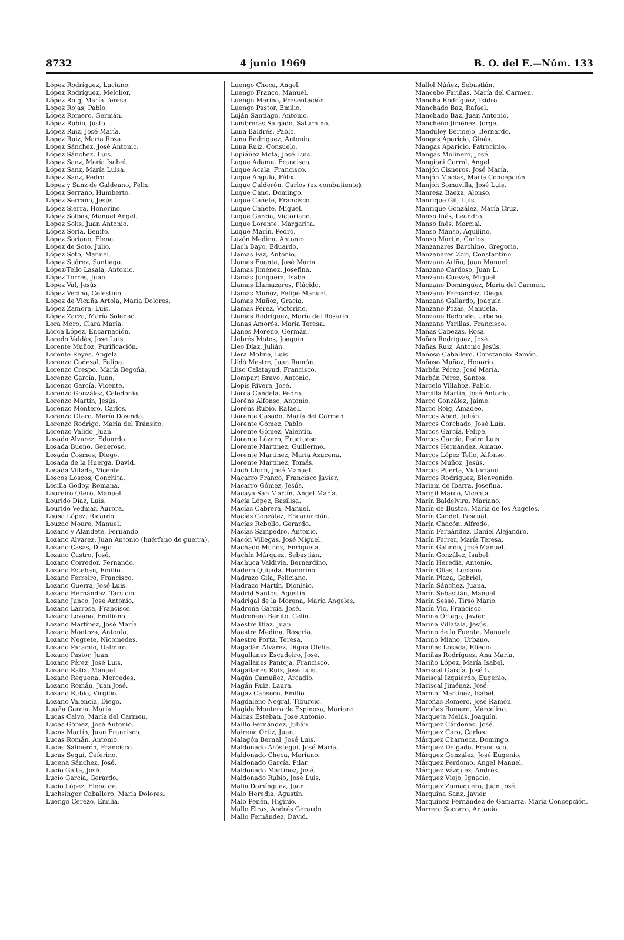8732 4 junio 1969 B. O. del E.—Núm. 133
López Rodríguez, Luciano.
López Rodríguez, Melchor.
López Roig, María Teresa.
López Rojas, Pablo.
López Romero, Germán.
López Rubio, Justo.
López Ruiz, José María.
López Ruiz, María Rosa.
López Sánchez, José Antonio.
López Sánchez, Luis.
López Sanz, María Isabel.
López Sanz, María Luisa.
López Sanz, Pedro.
López y Sanz de Galdeano, Félix.
López Serrano, Humberto.
López Serrano, Jesús.
López Sierra, Honorino.
López Solbas, Manuel Angel.
López Solís, Juan Antonio.
López Soria, Benito.
López Soriano, Elena.
López de Soto, Julio.
López Soto, Manuel.
López Suárez, Santiago.
López-Tello Lasala, Antonio.
López Torres, Juan.
López Val, Jesús.
López Vecino, Celestino.
López de Vicuña Artola, María Dolores.
López Zamora, Luis.
López Zarza, María Soledad.
Lora Moro, Clara María.
Lorca López, Encarnación.
Loredo Valdés, José Luis.
Lorente Muñoz, Purificación.
Lorente Reyes, Angela.
Lorenzo Codesal, Felipe.
Lorenzo Crespo, María Begoña.
Lorenzo García, Juan.
Lorenzo García, Vicente.
Lorenzo González, Celedonio.
Lorenzo Martín, Jesús.
Lorenzo Montero, Carlos.
Lorenzo Otero, María Dosinda.
Lorenzo Rodrigo, María del Tránsito.
Lorenzo Valido, Juan.
Losada Alvarez, Eduardo.
Losada Bueno, Generoso.
Losada Cosmes, Diego.
Losada de la Huerga, David.
Losada Villada, Vicente.
Loscos Loscos, Conchita.
Losilla Godoy, Romana.
Loureiro Otero, Manuel.
Lourido Díaz, Luis.
Lourido Vedmar, Aurora.
Lousa López, Ricardo.
Louzao Moure, Manuel.
Lozano y Alandete, Fernando.
Lozano Alvarez, Juan Antonio (huérfano de guerra).
Lozano Casas, Diego.
Lozano Castro, José.
Lozano Corredor, Fernando.
Lozano Esteban, Emilio.
Lozano Ferreiro, Francisco.
Lozano Guerra, José Luis.
Lozano Hernández, Tarsicio.
Lozano Junco, José Antonio.
Lozano Larrosa, Francisco.
Lozano Lozano, Emiliano.
Lozano Martínez, José María.
Lozano Montoza, Antonio.
Lozano Negrete, Nicomedes.
Lozano Paramio, Dalmiro.
Lozano Pastor, Juan.
Lozano Pérez, José Luis.
Lozano Ratia, Manuel.
Lozano Requena, Mercedes.
Lozano Román, Juan José.
Lozano Rubio, Virgilio.
Lozano Valencia, Diego.
Luaña García, María.
Lucas Calvo, María del Carmen.
Lucas Gómez, José Antonio.
Lucas Martín, Juan Francisco.
Lucas Román, Antonio.
Lucas Salmerón, Francisco.
Lucas Seguí, Ceferino.
Lucena Sánchez, José.
Lucio Gaita, José.
Lucio García, Gerardo.
Lucio López, Elena de.
Luchsinger Caballero, María Dolores.
Luengo Cerezo, Emilia.
Luengo Checa, Angel.
Luengo Franco, Manuel.
Luengo Merino, Presentación.
Luengo Pastor, Emilio.
Luján Santiago, Antonio.
Lumbreras Salgado, Saturnino.
Luna Baldrés, Pablo.
Luna Rodríguez, Antonio.
Luna Ruiz, Consuelo.
Lupiáñez Mota, José Luis.
Luque Adame, Francisco.
Luque Acala, Francisco.
Luque Angulo, Félix.
Luque Calderón, Carlos (ex combatiente).
Luque Cano, Domingo.
Luque Cañete, Francisco.
Luque Cañete, Miguel.
Luque García, Victoriano.
Luque Lorente, Margarita.
Luque Marín, Pedro.
Luzón Medina, Antonio.
Llach Bayo, Eduardo.
Llamas Faz, Antonio.
Llamas Fuente, José María.
Llamas Jiménez, Josefina.
Llamas Junquera, Isabel.
Llamas Llamazares, Plácido.
Llamas Muñoz, Felipe Manuel.
Llamas Muñoz, Gracia.
Llamas Pérez, Victorino.
Llamas Rodríguez, María del Rosario.
Llanas Amorós, María Teresa.
Llanes Moreno, Germán.
Llebrés Motos, Joaquín.
Lleo Díaz, Julián.
Llera Molina, Luis.
Llidó Mestre, Juan Ramón.
Lliso Calatayud, Francisco.
Llompart Bravo, Antonio.
Llopis Rivera, José.
Llorca Candela, Pedro.
Lloréns Alfonso, Antonio.
Lloréns Rubio, Rafael.
Llorente Casado, María del Carmen.
Llorente Gómez, Pablo.
Llorente Gómez, Valentín.
Llorente Lázaro, Fructuoso.
Llorente Martínez, Guillermo.
Llorente Martínez, María Azucena.
Llorente Martínez, Tomás.
Lluch Lluch, José Manuel.
Macarro Franco, Francisco Javier.
Macarro Gómez, Jesús.
Macaya San Martín, Angel María.
Macía López, Basilisa.
Macías Cabrera, Manuel.
Macías González, Encarnación.
Macías Rebollo, Gerardo.
Macías Sampedro, Antonio.
Macón Villegas, José Miguel.
Machado Muñoz, Enriqueta.
Machín Márquez, Sebastián.
Machuca Valdivia, Bernardino.
Madero Quijada, Honorino.
Madrazo Gila, Feliciano.
Madrazo Martín, Dionisio.
Madrid Santos, Agustín.
Madrigal de la Morena, María Angeles.
Madrona García, José.
Madroñero Benito, Celia.
Maestre Díaz, Juan.
Maestre Medina, Rosario.
Maestre Porta, Teresa.
Magadán Alvarez, Digna Ofelia.
Magallanes Escudeiro, José.
Magallanes Pantoja, Francisco.
Magallanes Ruiz, José Luis.
Magán Camúñez, Arcadio.
Magán Ruiz, Laura.
Magaz Canseco, Emilio.
Magdaleno Negral, Tiburcio.
Magide Montero de Espinosa, Mariano.
Maicas Esteban, José Antonio.
Maillo Fernández, Julián.
Mairena Ortiz, Juan.
Malagón Bernal, José Luis.
Maldonado Aróstegui, José María.
Maldonado Checa, Mariano.
Maldonado García, Pilar.
Maldonado Martínez, José.
Maldonado Rubio, José Luis.
Malia Domínguez, Juan.
Malo Heredia, Agustín.
Malo Penén, Higinio.
Mallo Eiras, Andrés Gerardo.
Mallo Fernández, David.
Mallol Núñez, Sebastián.
Mancebo Fariñas, María del Carmen.
Mancha Rodríguez, Isidro.
Manchado Baz, Rafael.
Manchado Baz, Juan Antonio.
Mancheño Jiménez, Jorge.
Manduley Bermejo, Bernardo.
Mangas Aparicio, Ginés.
Mangas Aparicio, Patrocinio.
Mangas Molinero, José.
Mangioni Corral, Angel.
Manjón Cisneros, José María.
Manjón Macías, María Concepción.
Manjón Somavilla, José Luis.
Manresa Baeza, Alonso.
Manrique Gil, Luis.
Manrique González, María Cruz.
Manso Inés, Leandro.
Manso Inés, Marcial.
Manso Manso, Aquilino.
Manso Martín, Carlos.
Manzanares Barchino, Gregorio.
Manzanares Zori, Constantino.
Manzano Ariño, Juan Manuel.
Manzano Cardoso, Juan L.
Manzano Cuevas, Miguel.
Manzano Domínguez, María del Carmen.
Manzano Fernández, Diego.
Manzano Gallardo, Joaquín.
Manzano Pozas, Manuela.
Manzano Redondo, Urbano.
Manzano Varillas, Francisco.
Mañas Cabezas, Rosa.
Mañas Rodríguez, José.
Mañas Ruiz, Antonio Jesús.
Mañoso Caballero, Constancio Ramón.
Mañoso Muñoz, Honorio.
Marbán Pérez, José María.
Marbán Pérez, Santos.
Marcelo Villahoz, Pablo.
Marcilla Martín, José Antonio.
Marco González, Jaime.
Marco Roig, Amadeo.
Marcos Abad, Julián.
Marcos Corchado, José Luis.
Marcos García, Felipe.
Marcos García, Pedro Luis.
Marcos Hernández, Aniano.
Marcos López Tello, Alfonso.
Marcos Muñoz, Jesús.
Marcos Puerta, Victoriano.
Marcos Rodríguez, Blenvenido.
Mariani de Ibarra, Josefina.
Marigil Marco, Vicenta.
Marín Baldelvira, Mariano.
Marín de Bustos, María de los Angeles.
Marín Candel, Pascual.
Marín Chacón, Alfredo.
Marín Fernández, Daniel Alejandro.
Marín Ferrer, María Teresa.
Marín Galindo, José Manuel.
Marín González, Isabel.
Marín Heredia, Antonio.
Marín Olías, Luciano.
Marín Plaza, Gabriel.
Marín Sánchez, Juana.
Marín Sebastián, Manuel.
Marín Sessé, Tirso Mario.
Marín Vic, Francisco.
Marina Ortega, Javier.
Marina Villafala, Jesús.
Marino de la Fuente, Manuela.
Marino Miano, Urbano.
Mariñas Losada, Eliecio.
Mariñas Rodríguez, Ana María.
Mariño López, María Isabel.
Mariscal García, José L.
Mariscal Izquierdo, Eugenio.
Mariscal Jiménez, José.
Marmol Martínez, Isabel.
Maroñas Romero, José Ramón.
Maroñas Romero, Marcelino.
Marqueta Melús, Joaquín.
Márquez Cárdenas, José.
Márquez Caro, Carlos.
Márquez Charneca, Domingo.
Márquez Delgado, Francisco.
Márquez González, José Eugenio.
Márquez Perdomo, Angel Manuel.
Márquez Vázquez, Andrés.
Márquez Viejo, Ignacio.
Márquez Zumaquero, Juan José.
Marquina Sanz, Javier.
Marquínez Fernández de Gamarra, María Concepción.
Marrero Socorro, Antonio.